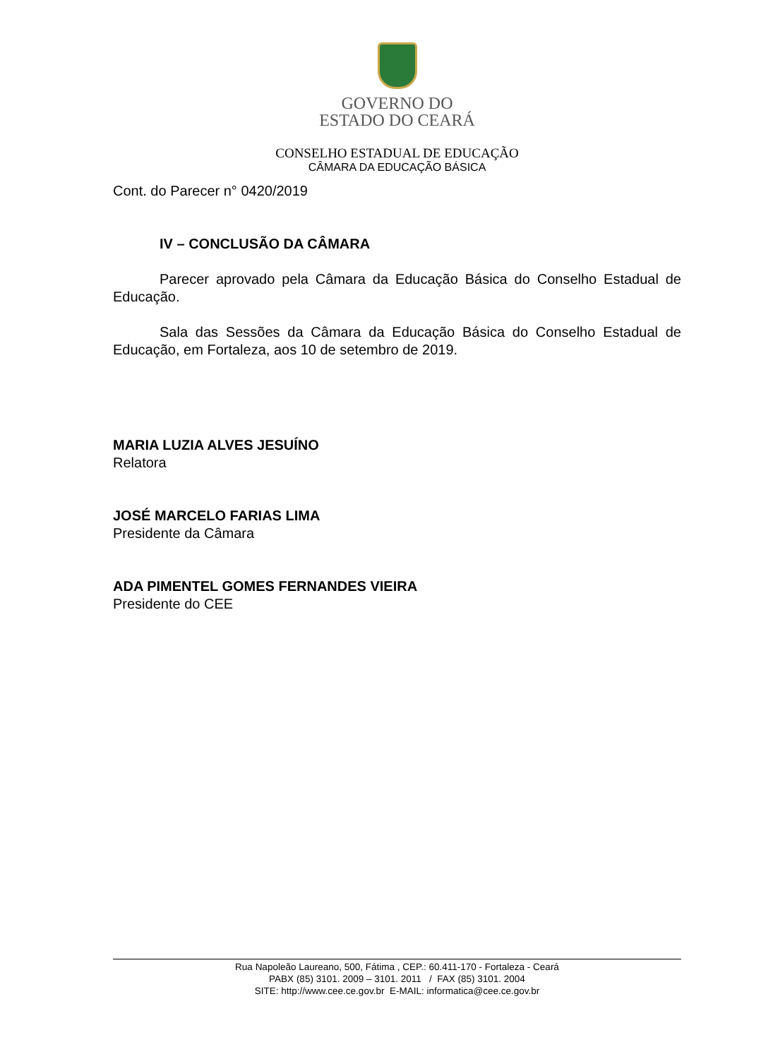GOVERNO DO
ESTADO DO CEARÁ
CONSELHO ESTADUAL DE EDUCAÇÃO
CÂMARA DA EDUCAÇÃO BÁSICA
Cont. do Parecer n° 0420/2019
IV – CONCLUSÃO DA CÂMARA
Parecer aprovado pela Câmara da Educação Básica do Conselho Estadual de Educação.
Sala das Sessões da Câmara da Educação Básica do Conselho Estadual de Educação, em Fortaleza, aos 10 de setembro de 2019.
MARIA LUZIA ALVES JESUÍNO
Relatora
JOSÉ MARCELO FARIAS LIMA
Presidente da Câmara
ADA PIMENTEL GOMES FERNANDES VIEIRA
Presidente do CEE
Rua Napoleão Laureano, 500, Fátima , CEP.: 60.411-170 - Fortaleza - Ceará
PABX (85) 3101. 2009 – 3101. 2011 / FAX (85) 3101. 2004
SITE: http://www.cee.ce.gov.br E-MAIL: informatica@cee.ce.gov.br